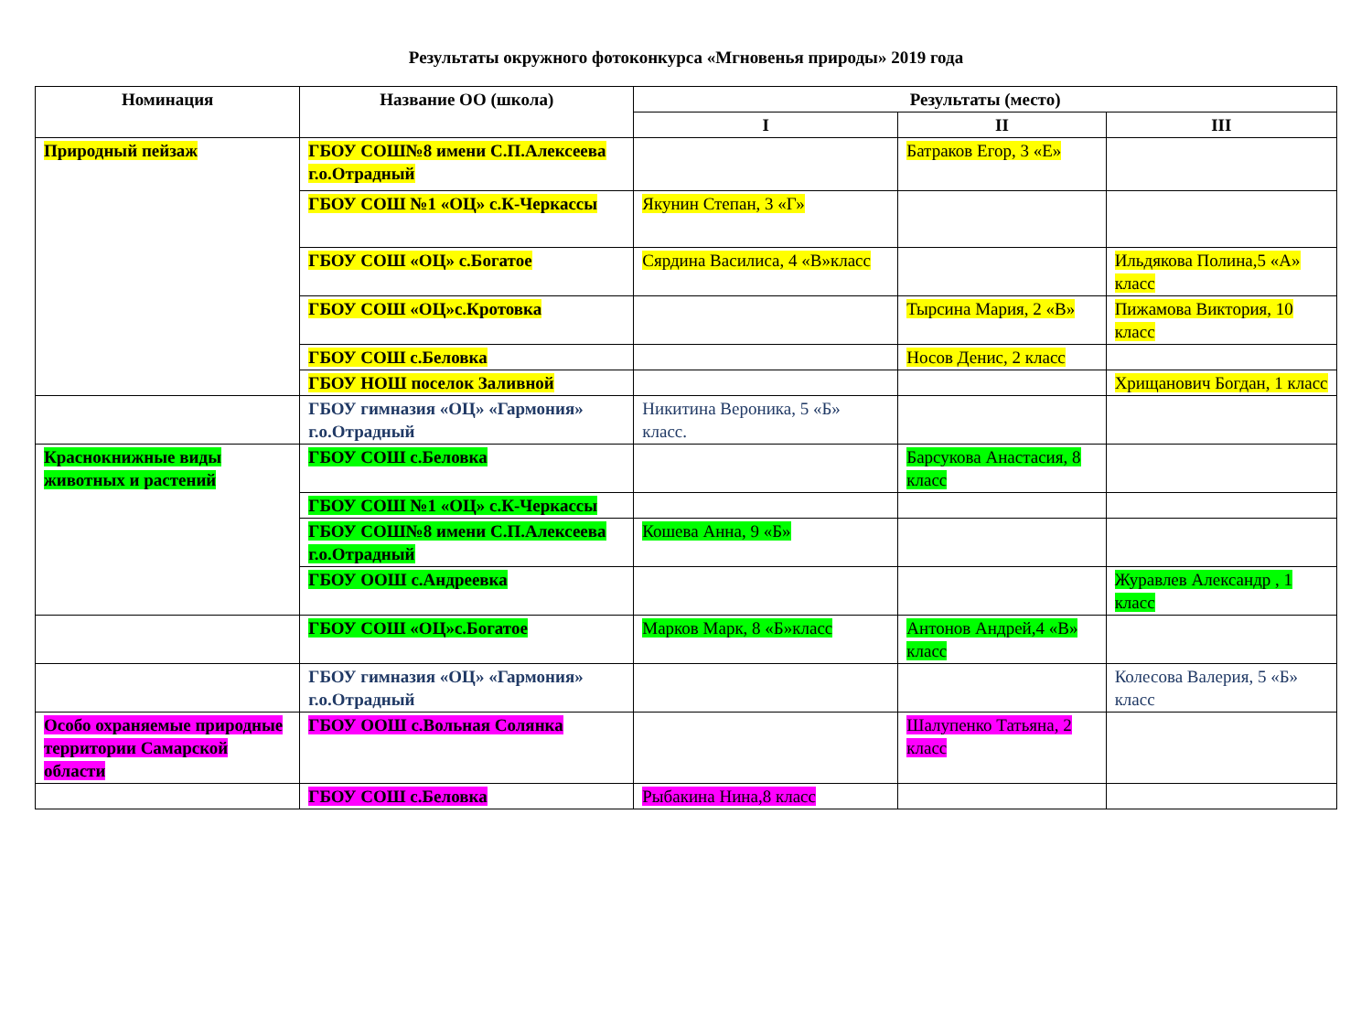Результаты окружного фотоконкурса «Мгновенья природы» 2019 года
| Номинация | Название ОО (школа) | Результаты (место) | | |
| --- | --- | --- | --- | --- |
| | | I | II | III |
| Природный пейзаж | ГБОУ СОШ№8 имени С.П.Алексеева г.о.Отрадный | | Батраков Егор, 3 «Е» | |
| | ГБОУ СОШ №1 «ОЦ» с.К-Черкассы | Якунин Степан, 3 «Г» | | |
| | ГБОУ СОШ «ОЦ» с.Богатое | Сярдина Василиса, 4 «В»класс | | Ильдякова Полина,5 «А» класс |
| | ГБОУ СОШ «ОЦ»с.Кротовка | | Тырсина Мария, 2 «В» | Пижамова Виктория, 10 класс |
| | ГБОУ СОШ с.Беловка | | Носов Денис, 2 класс | |
| | ГБОУ НОШ поселок Заливной | | | Хрищанович Богдан, 1 класс |
| | ГБОУ гимназия «ОЦ» «Гармония» г.о.Отрадный | Никитина Вероника, 5 «Б» класс. | | |
| Краснокнижные виды животных и растений | ГБОУ СОШ с.Беловка | | Барсукова Анастасия, 8 класс | |
| | ГБОУ СОШ №1 «ОЦ» с.К-Черкассы | | | |
| | ГБОУ СОШ№8 имени С.П.Алексеева г.о.Отрадный | Кошева Анна, 9 «Б» | | |
| | ГБОУ ООШ с.Андреевка | | | Журавлев Александр , 1 класс |
| | ГБОУ СОШ «ОЦ»с.Богатое | Марков Марк, 8 «Б»класс | Антонов Андрей,4 «В» класс | |
| | ГБОУ гимназия «ОЦ» «Гармония» г.о.Отрадный | | | Колесова Валерия, 5 «Б» класс |
| Особо охраняемые природные территории Самарской области | ГБОУ ООШ с.Вольная Солянка | | Шалупенко Татьяна, 2 класс | |
| | ГБОУ СОШ с.Беловка | Рыбакина Нина,8 класс | | |